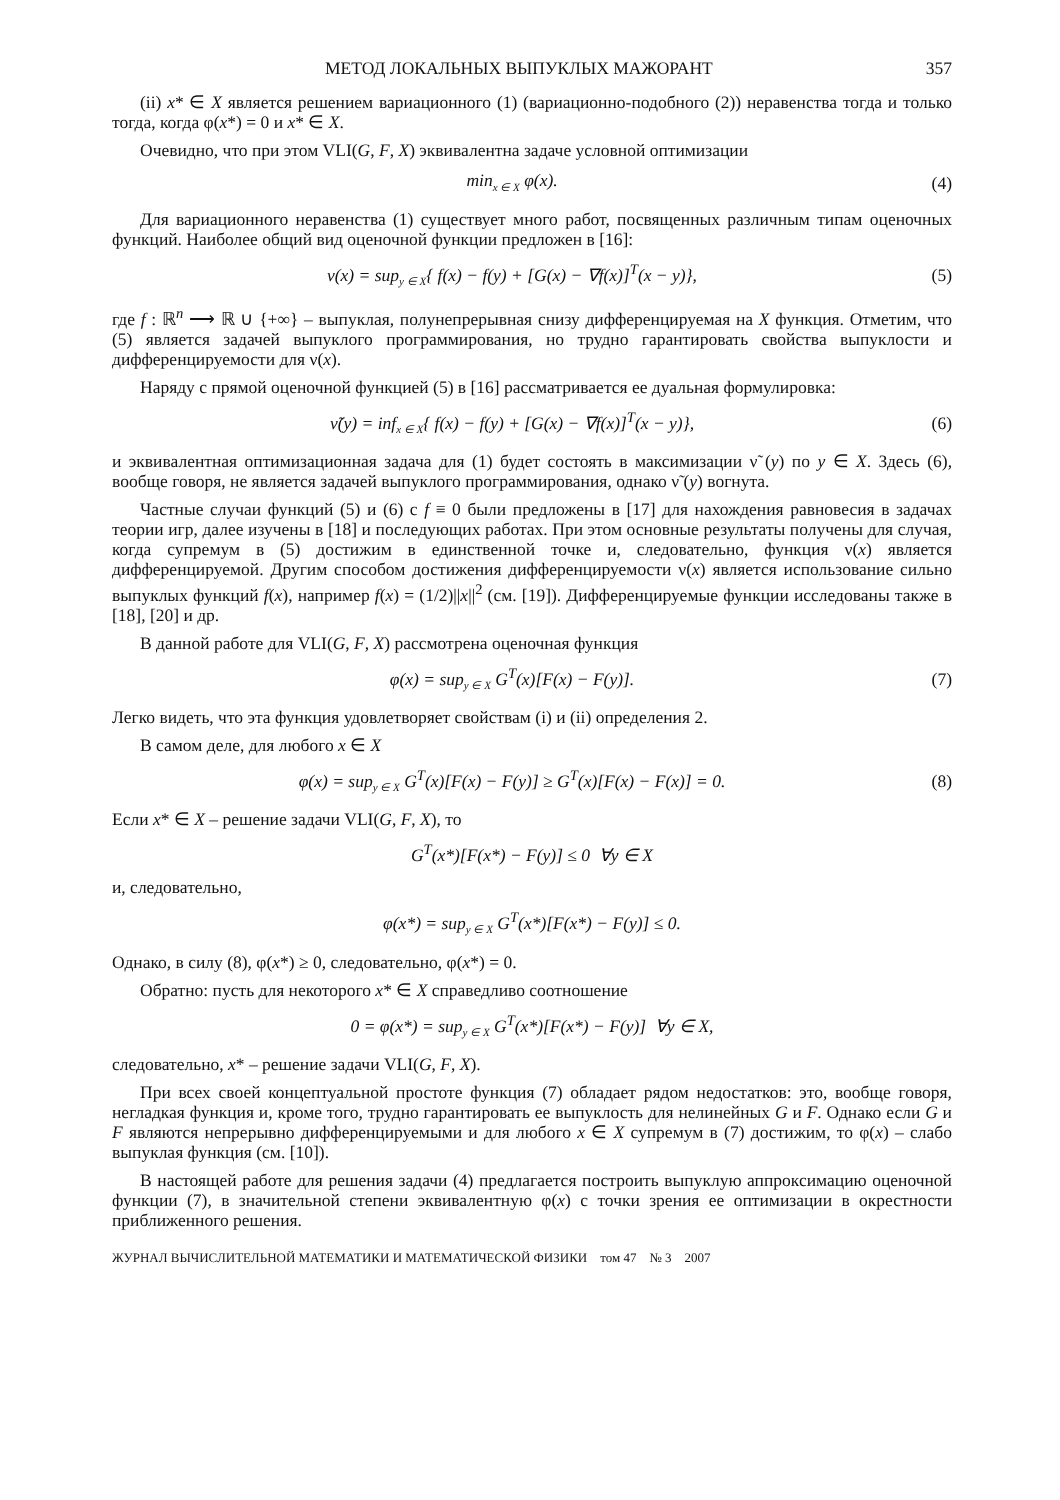МЕТОД ЛОКАЛЬНЫХ ВЫПУКЛЫХ МАЖОРАНТ 357
(ii) x* ∈ X является решением вариационного (1) (вариационно-подобного (2)) неравенства тогда и только тогда, когда φ(x*) = 0 и x* ∈ X.
Очевидно, что при этом VLI(G, F, X) эквивалентна задаче условной оптимизации
min<sub>x ∈ X</sub> φ(x). (4)
Для вариационного неравенства (1) существует много работ, посвященных различным типам оценочных функций. Наиболее общий вид оценочной функции предложен в [16]:
ν(x) = sup<sub>y ∈ X</sub>{ f(x) − f(y) + [G(x) − ∇f(x)]<sup>T</sup>(x − y)},
(5)
где f : ℝ<sup>n</sup> ⟶ ℝ ∪ {+∞} – выпуклая, полунепрерывная снизу дифференцируемая на X функция. Отметим, что (5) является задачей выпуклого программирования, но трудно гарантировать свойства выпуклости и дифференцируемости для ν(x).
Наряду с прямой оценочной функцией (5) в [16] рассматривается ее дуальная формулировка:
ν̃(y) = inf<sub>x ∈ X</sub>{ f(x) − f(y) + [G(x) − ∇f(x)]<sup>T</sup>(x − y)},
(6)
и эквивалентная оптимизационная задача для (1) будет состоять в максимизации ν̃ (y) по y ∈ X. Здесь (6), вообще говоря, не является задачей выпуклого программирования, однако ν̃ (y) вогнута.
Частные случаи функций (5) и (6) с f ≡ 0 были предложены в [17] для нахождения равновесия в задачах теории игр, далее изучены в [18] и последующих работах. При этом основные результаты получены для случая, когда супремум в (5) достижим в единственной точке и, следовательно, функция ν(x) является дифференцируемой. Другим способом достижения дифференцируемости ν(x) является использование сильно выпуклых функций f(x), например f(x) = (1/2)||x||<sup>2</sup> (см. [19]). Дифференцируемые функции исследованы также в [18], [20] и др.
В данной работе для VLI(G, F, X) рассмотрена оценочная функция
φ(x) = sup<sub>y ∈ X</sub> G<sup>T</sup>(x)[F(x) − F(y)].
(7)
Легко видеть, что эта функция удовлетворяет свойствам (i) и (ii) определения 2.
В самом деле, для любого x ∈ X
φ(x) = sup<sub>y ∈ X</sub> G<sup>T</sup>(x)[F(x) − F(y)] ≥ G<sup>T</sup>(x)[F(x) − F(x)] = 0.
(8)
Если x* ∈ X – решение задачи VLI(G, F, X), то
G<sup>T</sup>(x*)[F(x*) − F(y)] ≤ 0 ∀y ∈ X
и, следовательно,
φ(x*) = sup<sub>y ∈ X</sub> G<sup>T</sup>(x*)[F(x*) − F(y)] ≤ 0.
Однако, в силу (8), φ(x*) ≥ 0, следовательно, φ(x*) = 0.
Обратно: пусть для некоторого x* ∈ X справедливо соотношение
0 = φ(x*) = sup<sub>y ∈ X</sub> G<sup>T</sup>(x*)[F(x*) − F(y)] ∀y ∈ X,
следовательно, x* – решение задачи VLI(G, F, X).
При всех своей концептуальной простоте функция (7) обладает рядом недостатков: это, вообще говоря, негладкая функция и, кроме того, трудно гарантировать ее выпуклость для нелинейных G и F. Однако если G и F являются непрерывно дифференцируемыми и для любого x ∈ X супремум в (7) достижим, то φ(x) – слабо выпуклая функция (см. [10]).
В настоящей работе для решения задачи (4) предлагается построить выпуклую аппроксимацию оценочной функции (7), в значительной степени эквивалентную φ(x) с точки зрения ее оптимизации в окрестности приближенного решения.
ЖУРНАЛ ВЫЧИСЛИТЕЛЬНОЙ МАТЕМАТИКИ И МАТЕМАТИЧЕСКОЙ ФИЗИКИ том 47 № 3 2007